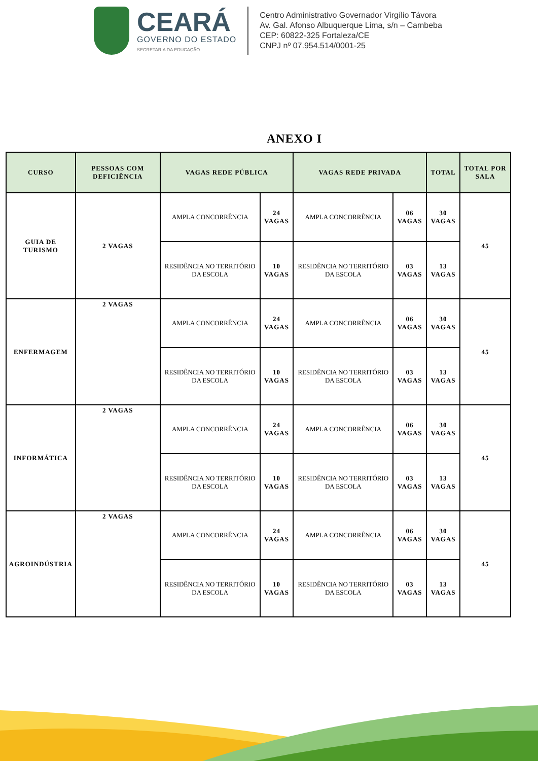CEARÁ
GOVERNO DO ESTADO
SECRETARIA DA EDUCAÇÃO
Centro Administrativo Governador Virgílio Távora
Av. Gal. Afonso Albuquerque Lima, s/n – Cambeba
CEP: 60822-325 Fortaleza/CE
CNPJ nº 07.954.514/0001-25
ANEXO I
| CURSO | PESSOAS COM DEFICIÊNCIA | VAGAS REDE PÚBLICA | | VAGAS REDE PRIVADA | | TOTAL | TOTAL POR SALA |
| --- | --- | --- | --- | --- | --- | --- | --- |
| GUIA DE TURISMO | 2 VAGAS | AMPLA CONCORRÊNCIA | 24 VAGAS | AMPLA CONCORRÊNCIA | 06 VAGAS | 30 VAGAS | 45 |
| | | RESIDÊNCIA NO TERRITÓRIO DA ESCOLA | 10 VAGAS | RESIDÊNCIA NO TERRITÓRIO DA ESCOLA | 03 VAGAS | 13 VAGAS | |
| ENFERMAGEM | 2 VAGAS | AMPLA CONCORRÊNCIA | 24 VAGAS | AMPLA CONCORRÊNCIA | 06 VAGAS | 30 VAGAS | 45 |
| | | RESIDÊNCIA NO TERRITÓRIO DA ESCOLA | 10 VAGAS | RESIDÊNCIA NO TERRITÓRIO DA ESCOLA | 03 VAGAS | 13 VAGAS | |
| INFORMÁTICA | 2 VAGAS | AMPLA CONCORRÊNCIA | 24 VAGAS | AMPLA CONCORRÊNCIA | 06 VAGAS | 30 VAGAS | 45 |
| | | RESIDÊNCIA NO TERRITÓRIO DA ESCOLA | 10 VAGAS | RESIDÊNCIA NO TERRITÓRIO DA ESCOLA | 03 VAGAS | 13 VAGAS | |
| AGROINDÚSTRIA | 2 VAGAS | AMPLA CONCORRÊNCIA | 24 VAGAS | AMPLA CONCORRÊNCIA | 06 VAGAS | 30 VAGAS | 45 |
| | | RESIDÊNCIA NO TERRITÓRIO DA ESCOLA | 10 VAGAS | RESIDÊNCIA NO TERRITÓRIO DA ESCOLA | 03 VAGAS | 13 VAGAS | |